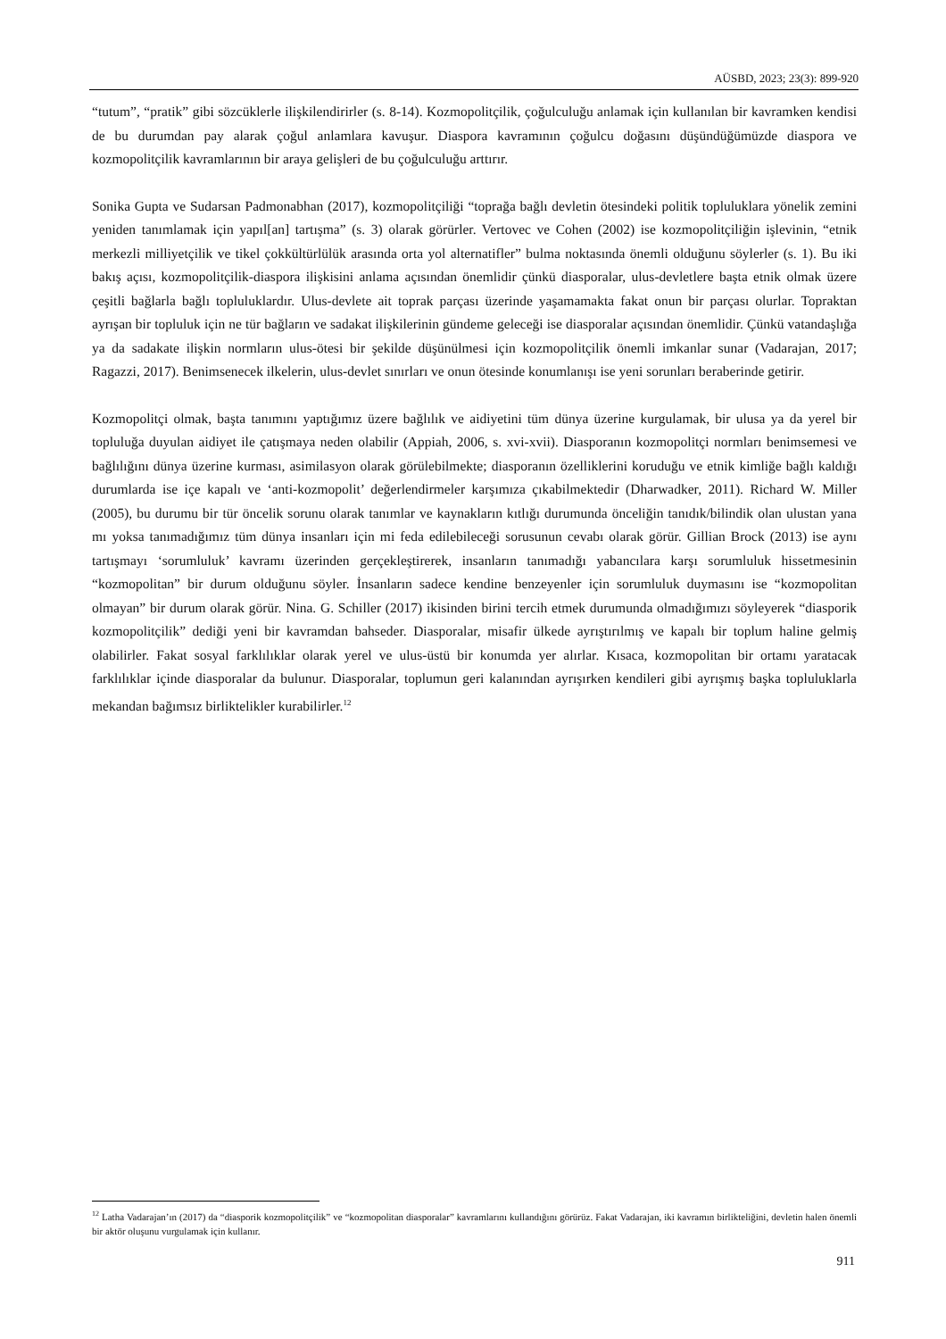AÜSBD, 2023; 23(3): 899-920
“tutum”, “pratik” gibi sözcüklerle ilişkilendirirler (s. 8-14). Kozmopolitçilik, çoğulculuğu anlamak için kullanılan bir kavramken kendisi de bu durumdan pay alarak çoğul anlamlara kavuşur. Diaspora kavramının çoğulcu doğasını düşündüğümüzde diaspora ve kozmopolitçilik kavramlarının bir araya gelişleri de bu çoğulculuğu arttırır.
Sonika Gupta ve Sudarsan Padmonabhan (2017), kozmopolitçiliği “toprağa bağlı devletin ötesindeki politik topluluklara yönelik zemini yeniden tanımlamak için yapıl[an] tartışma” (s. 3) olarak görürler. Vertovec ve Cohen (2002) ise kozmopolitçiliğin işlevinin, “etnik merkezli milliyetçilik ve tikel çokkültürlülük arasında orta yol alternatifler” bulma noktasında önemli olduğunu söylerler (s. 1). Bu iki bakış açısı, kozmopolitçilik-diaspora ilişkisini anlama açısından önemlidir çünkü diasporalar, ulus-devletlere başta etnik olmak üzere çeşitli bağlarla bağlı topluluklardır. Ulus-devlete ait toprak parçası üzerinde yaşamamakta fakat onun bir parçası olurlar. Topraktan ayrışan bir topluluk için ne tür bağların ve sadakat ilişkilerinin gündeme geleceği ise diasporalar açısından önemlidir. Çünkü vatandaşlığa ya da sadakate ilişkin normların ulus-ötesi bir şekilde düşünülmesi için kozmopolitçilik önemli imkanlar sunar (Vadarajan, 2017; Ragazzi, 2017). Benimsenecek ilkelerin, ulus-devlet sınırları ve onun ötesinde konumlanışı ise yeni sorunları beraberinde getirir.
Kozmopolitçi olmak, başta tanımını yaptığımız üzere bağlılık ve aidiyetini tüm dünya üzerine kurgulamak, bir ulusa ya da yerel bir topluluğa duyulan aidiyet ile çatışmaya neden olabilir (Appiah, 2006, s. xvi-xvii). Diasporanın kozmopolitçi normları benimsemesi ve bağlılığını dünya üzerine kurması, asimilasyon olarak görülebilmekte; diasporanın özelliklerini koruduğu ve etnik kimliğe bağlı kaldığı durumlarda ise içe kapalı ve ‘anti-kozmopolit’ değerlendirmeler karşımıza çıkabilmektedir (Dharwadker, 2011). Richard W. Miller (2005), bu durumu bir tür öncelik sorunu olarak tanımlar ve kaynakların kıtlığı durumunda önceliğin tanıdık/bilindik olan ulustan yana mı yoksa tanımadığımız tüm dünya insanları için mi feda edilebileceği sorusunun cevabı olarak görür. Gillian Brock (2013) ise aynı tartışmayı ‘sorumluluk’ kavramı üzerinden gerçekleştirerek, insanların tanımadığı yabancılara karşı sorumluluk hissetmesinin “kozmopolitan” bir durum olduğunu söyler. İnsanların sadece kendine benzeyenler için sorumluluk duymasını ise “kozmopolitan olmayan” bir durum olarak görür. Nina. G. Schiller (2017) ikisinden birini tercih etmek durumunda olmadığımızı söyleyerek “diasporik kozmopolitçilik” dediği yeni bir kavramdan bahseder. Diasporalar, misafir ülkede ayrıştırılmış ve kapalı bir toplum haline gelmiş olabilirler. Fakat sosyal farklılıklar olarak yerel ve ulus-üstü bir konumda yer alırlar. Kısaca, kozmopolitan bir ortamı yaratacak farklılıklar içinde diasporalar da bulunur. Diasporalar, toplumun geri kalanından ayrışırken kendileri gibi ayrışmış başka topluluklarla mekandan bağımsız birliktelikler kurabilirler.<sup>12</sup>
<sup>12</sup> Latha Vadarajan’ın (2017) da “diasporik kozmopolitçilik” ve “kozmopolitan diasporalar” kavramlarını kullandığını görürüz. Fakat Vadarajan, iki kavramın birlikteliğini, devletin halen önemli bir aktör oluşunu vurgulamak için kullanır.
911